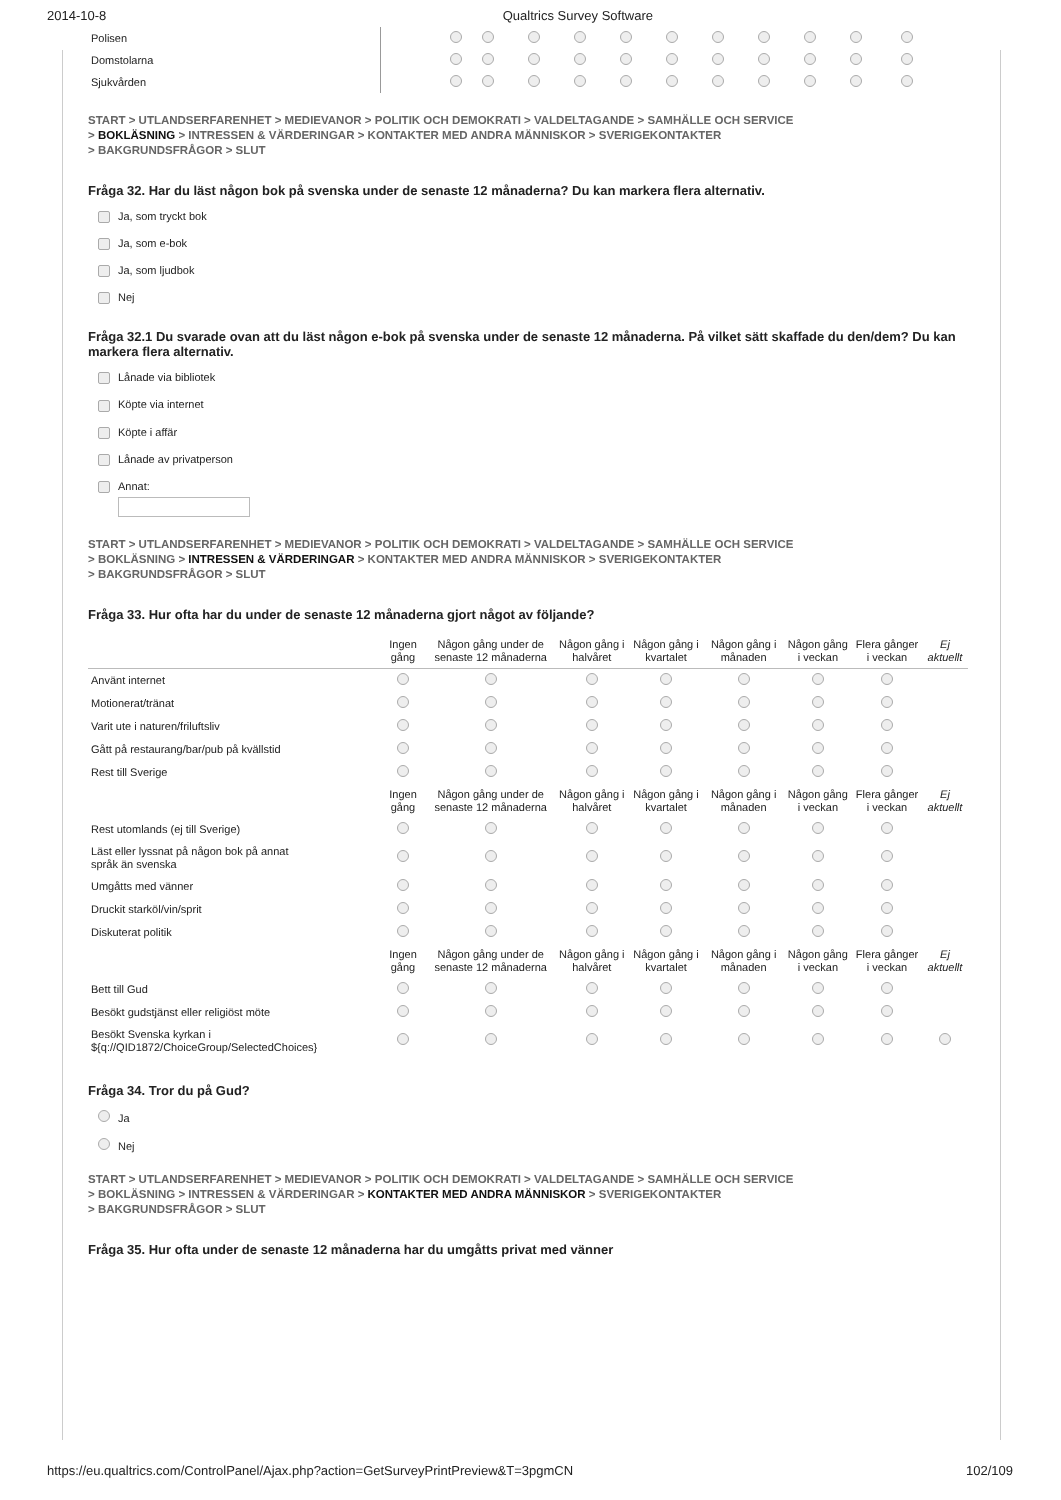2014-10-8 Qualtrics Survey Software
| Polisen | | | | | | | | | | | | |
| Domstolarna | | | | | | | | | | | | |
| Sjukvården | | | | | | | | | | | | |
START > UTLANDSERFARENHET > MEDIEVANOR > POLITIK OCH DEMOKRATI > VALDELTAGANDE > SAMHÄLLE OCH SERVICE
> BOKLÄSNING > INTRESSEN & VÄRDERINGAR > KONTAKTER MED ANDRA MÄNNISKOR > SVERIGEKONTAKTER
> BAKGRUNDSFRÅGOR > SLUT
Fråga 32. Har du läst någon bok på svenska under de senaste 12 månaderna? Du kan markera flera alternativ.
Ja, som tryckt bok
Ja, som e-bok
Ja, som ljudbok
Nej
Fråga 32.1 Du svarade ovan att du läst någon e-bok på svenska under de senaste 12 månaderna. På vilket sätt skaffade du den/dem? Du kan markera flera alternativ.
Lånade via bibliotek
Köpte via internet
Köpte i affär
Lånade av privatperson
Annat:
START > UTLANDSERFARENHET > MEDIEVANOR > POLITIK OCH DEMOKRATI > VALDELTAGANDE > SAMHÄLLE OCH SERVICE
> BOKLÄSNING > INTRESSEN & VÄRDERINGAR > KONTAKTER MED ANDRA MÄNNISKOR > SVERIGEKONTAKTER
> BAKGRUNDSFRÅGOR > SLUT
Fråga 33. Hur ofta har du under de senaste 12 månaderna gjort något av följande?
| | Ingen gång | Någon gång under de senaste 12 månaderna | Någon gång i halvåret | Någon gång i kvartalet | Någon gång i månaden | Någon gång i veckan | Flera gånger i veckan | Ej aktuellt |
| --- | --- | --- | --- | --- | --- | --- | --- | --- |
| Använt internet | | | | | | | | |
| Motionerat/tränat | | | | | | | | |
| Varit ute i naturen/friluftsliv | | | | | | | | |
| Gått på restaurang/bar/pub på kvällstid | | | | | | | | |
| Rest till Sverige | | | | | | | | |
| | Ingen gång | Någon gång under de senaste 12 månaderna | Någon gång i halvåret | Någon gång i kvartalet | Någon gång i månaden | Någon gång i veckan | Flera gånger i veckan | Ej aktuellt |
| Rest utomlands (ej till Sverige) | | | | | | | | |
| Läst eller lyssnat på någon bok på annat språk än svenska | | | | | | | | |
| Umgåtts med vänner | | | | | | | | |
| Druckit starköl/vin/sprit | | | | | | | | |
| Diskuterat politik | | | | | | | | |
| | Ingen gång | Någon gång under de senaste 12 månaderna | Någon gång i halvåret | Någon gång i kvartalet | Någon gång i månaden | Någon gång i veckan | Flera gånger i veckan | Ej aktuellt |
| Bett till Gud | | | | | | | | |
| Besökt gudstjänst eller religiöst möte | | | | | | | | |
| Besökt Svenska kyrkan i ${q://QID1872/ChoiceGroup/SelectedChoices} | | | | | | | | |
Fråga 34. Tror du på Gud?
Ja
Nej
START > UTLANDSERFARENHET > MEDIEVANOR > POLITIK OCH DEMOKRATI > VALDELTAGANDE > SAMHÄLLE OCH SERVICE
> BOKLÄSNING > INTRESSEN & VÄRDERINGAR > KONTAKTER MED ANDRA MÄNNISKOR > SVERIGEKONTAKTER
> BAKGRUNDSFRÅGOR > SLUT
Fråga 35. Hur ofta under de senaste 12 månaderna har du umgåtts privat med vänner
https://eu.qualtrics.com/ControlPanel/Ajax.php?action=GetSurveyPrintPreview&T=3pgmCN 102/109